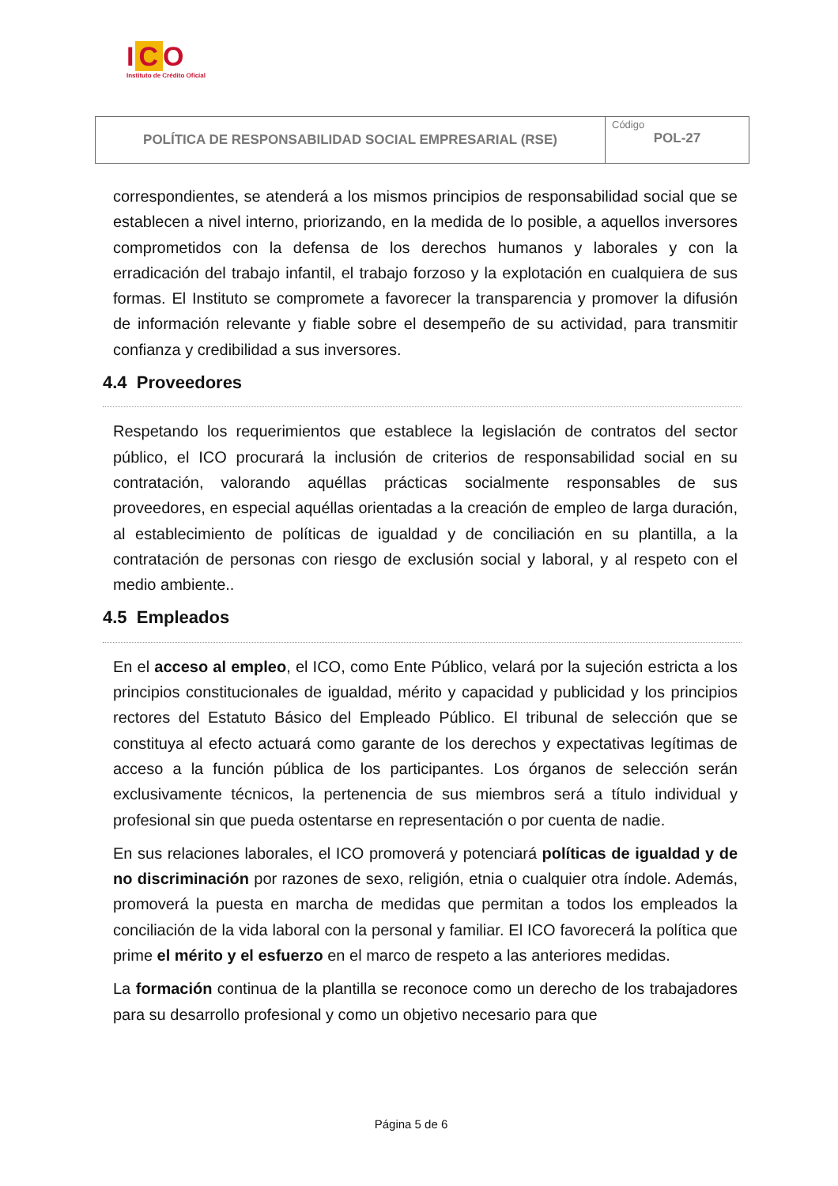I C O
Instituto de Crédito Oficial
| POLÍTICA DE RESPONSABILIDAD SOCIAL EMPRESARIAL (RSE) | Código POL-27 |
correspondientes, se atenderá a los mismos principios de responsabilidad social que se establecen a nivel interno, priorizando, en la medida de lo posible, a aquellos inversores comprometidos con la defensa de los derechos humanos y laborales y con la erradicación del trabajo infantil, el trabajo forzoso y la explotación en cualquiera de sus formas. El Instituto se compromete a favorecer la transparencia y promover la difusión de información relevante y fiable sobre el desempeño de su actividad, para transmitir confianza y credibilidad a sus inversores.
4.4 Proveedores
Respetando los requerimientos que establece la legislación de contratos del sector público, el ICO procurará la inclusión de criterios de responsabilidad social en su contratación, valorando aquéllas prácticas socialmente responsables de sus proveedores, en especial aquéllas orientadas a la creación de empleo de larga duración, al establecimiento de políticas de igualdad y de conciliación en su plantilla, a la contratación de personas con riesgo de exclusión social y laboral, y al respeto con el medio ambiente..
4.5 Empleados
En el acceso al empleo, el ICO, como Ente Público, velará por la sujeción estricta a los principios constitucionales de igualdad, mérito y capacidad y publicidad y los principios rectores del Estatuto Básico del Empleado Público. El tribunal de selección que se constituya al efecto actuará como garante de los derechos y expectativas legítimas de acceso a la función pública de los participantes. Los órganos de selección serán exclusivamente técnicos, la pertenencia de sus miembros será a título individual y profesional sin que pueda ostentarse en representación o por cuenta de nadie.
En sus relaciones laborales, el ICO promoverá y potenciará políticas de igualdad y de no discriminación por razones de sexo, religión, etnia o cualquier otra índole. Además, promoverá la puesta en marcha de medidas que permitan a todos los empleados la conciliación de la vida laboral con la personal y familiar. El ICO favorecerá la política que prime el mérito y el esfuerzo en el marco de respeto a las anteriores medidas.
La formación continua de la plantilla se reconoce como un derecho de los trabajadores para su desarrollo profesional y como un objetivo necesario para que
Página 5 de 6